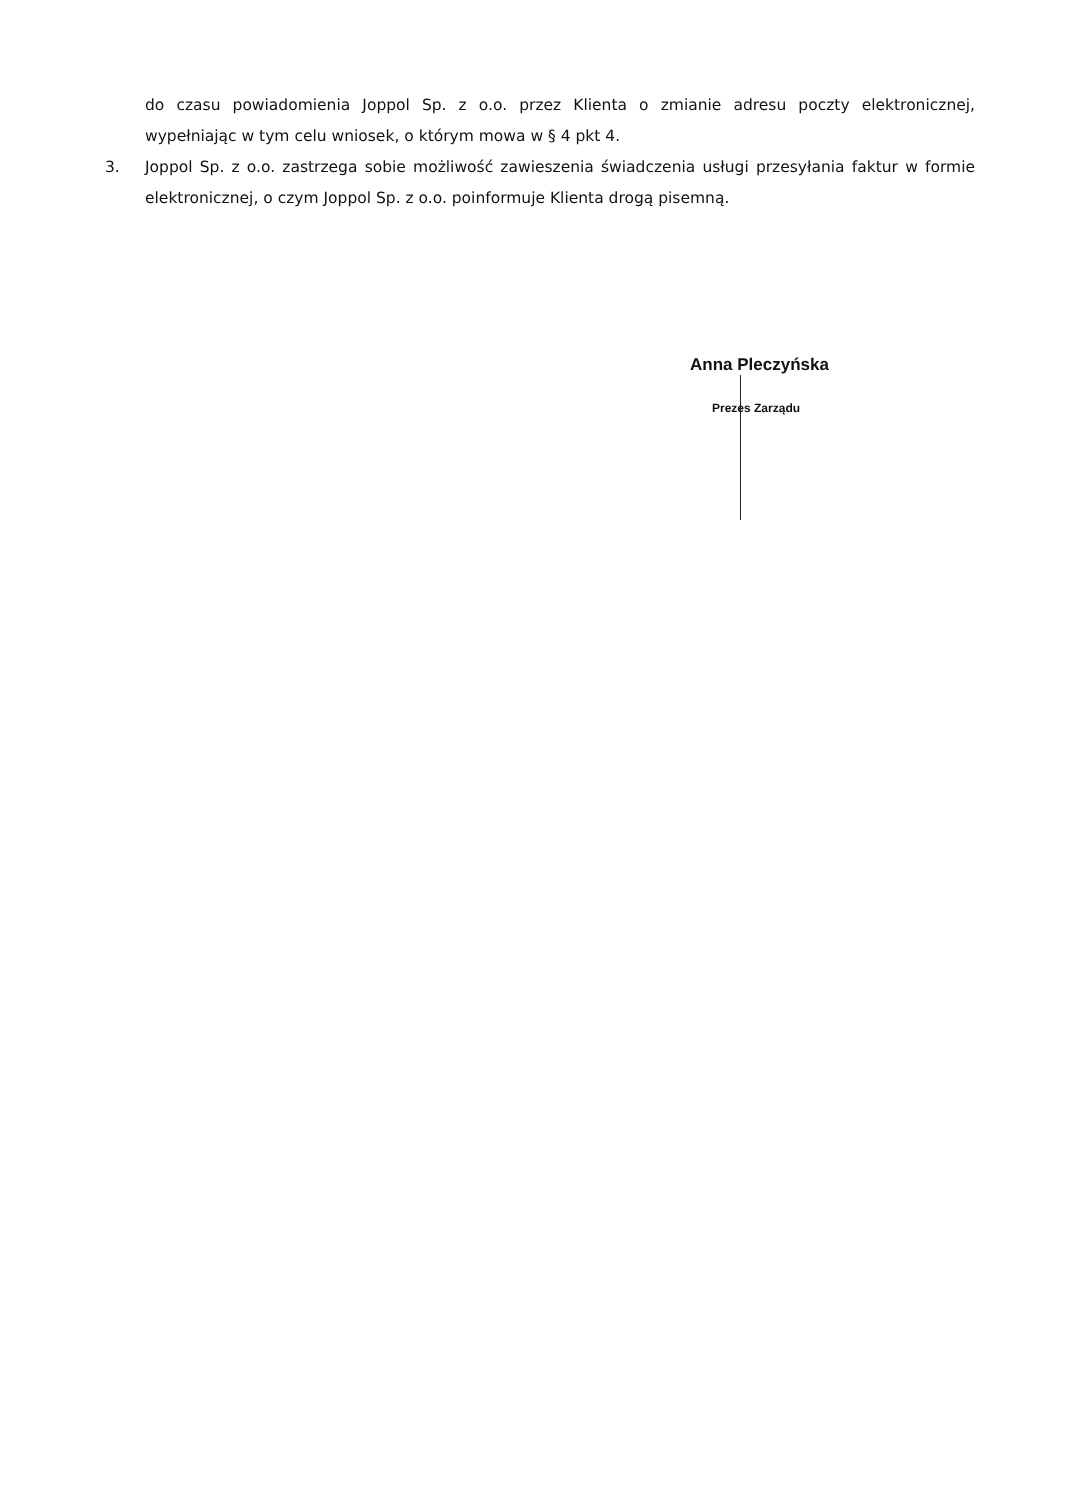do czasu powiadomienia Joppol Sp. z o.o. przez Klienta o zmianie adresu poczty elektronicznej, wypełniając w tym celu wniosek, o którym mowa w § 4 pkt 4.
3. Joppol Sp. z o.o. zastrzega sobie możliwość zawieszenia świadczenia usługi przesyłania faktur w formie elektronicznej, o czym Joppol Sp. z o.o. poinformuje Klienta drogą pisemną.
Anna Pleczyńska
Prezes Zarządu